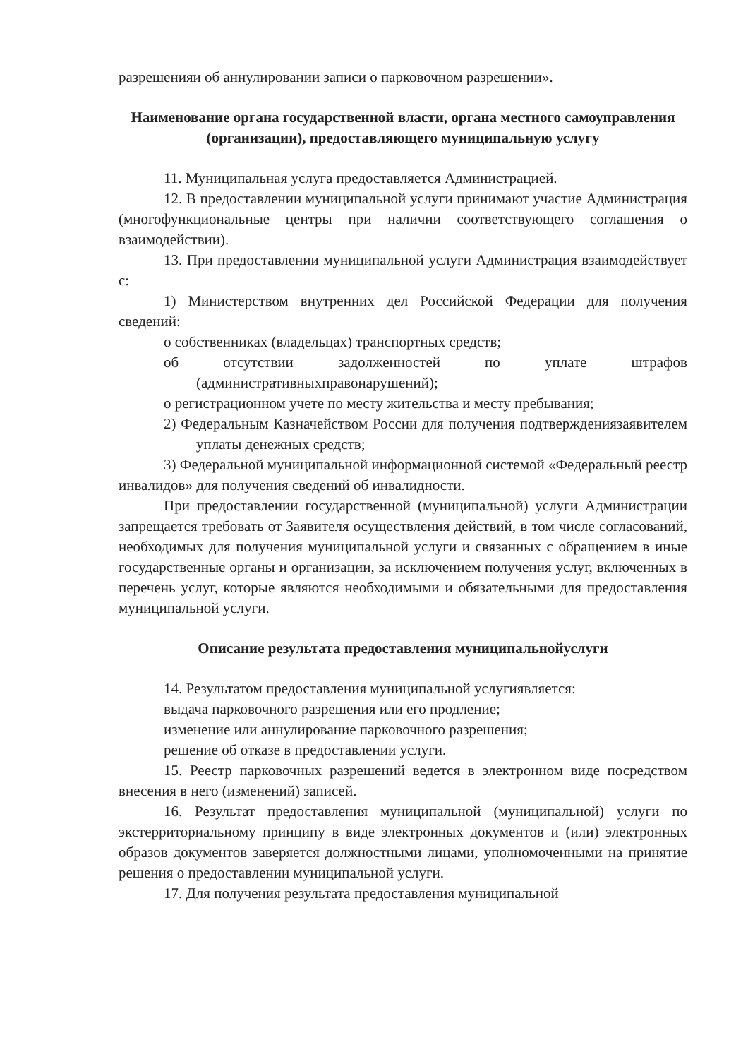разрешенияи об аннулировании записи о парковочном разрешении».
Наименование органа государственной власти, органа местного самоуправления (организации), предоставляющего муниципальную услугу
11. Муниципальная услуга предоставляется Администрацией.
12. В предоставлении муниципальной услуги принимают участие Администрация (многофункциональные центры при наличии соответствующего соглашения о взаимодействии).
13. При предоставлении муниципальной услуги Администрация взаимодействует с:
1) Министерством внутренних дел Российской Федерации для получения сведений:
о собственниках (владельцах) транспортных средств;
об отсутствии задолженностей по уплате штрафов (административныхправонарушений);
о регистрационном учете по месту жительства и месту пребывания;
2) Федеральным Казначейством России для получения подтверждениязаявителем уплаты денежных средств;
3) Федеральной муниципальной информационной системой «Федеральный реестр инвалидов» для получения сведений об инвалидности.
При предоставлении государственной (муниципальной) услуги Администрации запрещается требовать от Заявителя осуществления действий, в том числе согласований, необходимых для получения муниципальной услуги и связанных с обращением в иные государственные органы и организации, за исключением получения услуг, включенных в перечень услуг, которые являются необходимыми и обязательными для предоставления муниципальной услуги.
Описание результата предоставления муниципальнойуслуги
14. Результатом предоставления муниципальной услугиявляется:
выдача парковочного разрешения или его продление;
изменение или аннулирование парковочного разрешения;
решение об отказе в предоставлении услуги.
15. Реестр парковочных разрешений ведется в электронном виде посредством внесения в него (изменений) записей.
16. Результат предоставления муниципальной (муниципальной) услуги по экстерриториальному принципу в виде электронных документов и (или) электронных образов документов заверяется должностными лицами, уполномоченными на принятие решения о предоставлении муниципальной услуги.
17. Для получения результата предоставления муниципальной